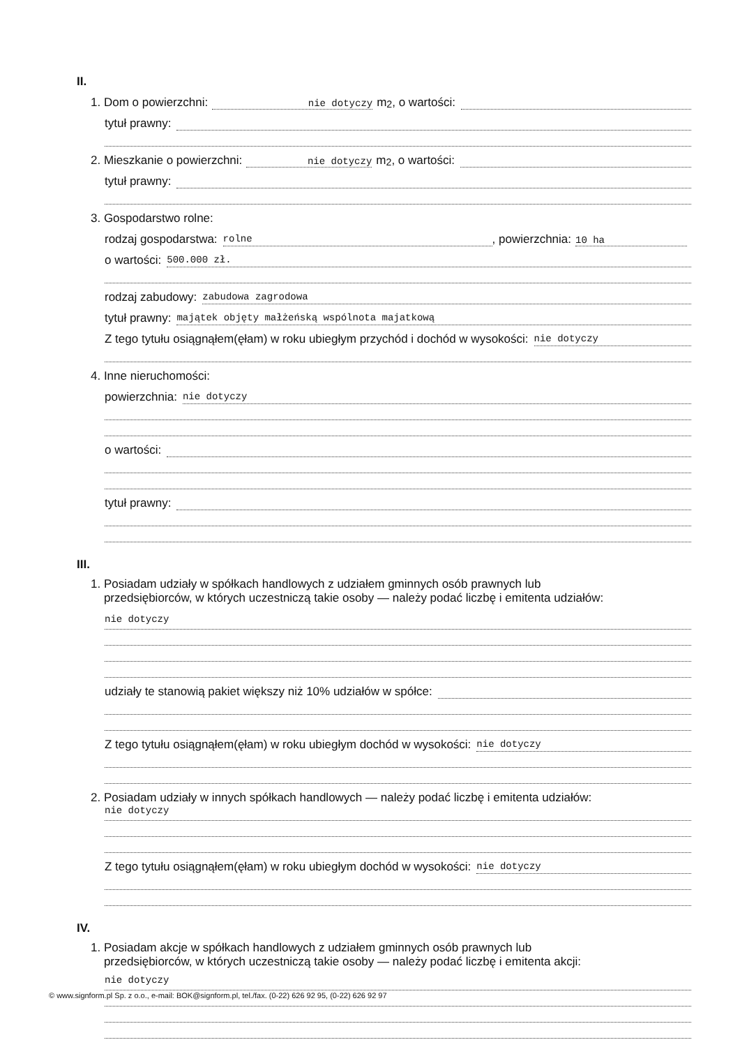II.
1. Dom o powierzchni: nie dotyczy m <sup>2</sup>, o wartości:
tytuł prawny:
2. Mieszkanie o powierzchni: nie dotyczy m <sup>2</sup>, o wartości:
tytuł prawny:
3. Gospodarstwo rolne:
rodzaj gospodarstwa: rolne, powierzchnia: 10 ha
o wartości: 500.000 zł.
rodzaj zabudowy: zabudowa zagrodowa
tytuł prawny: majątek objęty małżeńską wspólnota majatkową
Z tego tytułu osiągnąłem(ęłam) w roku ubiegłym przychód i dochód w wysokości: nie dotyczy
4. Inne nieruchomości:
powierzchnia: nie dotyczy
o wartości:
tytuł prawny:
III.
1. Posiadam udziały w spółkach handlowych z udziałem gminnych osób prawnych lub
przedsiębiorców, w których uczestniczą takie osoby — należy podać liczbę i emitenta udziałów:
nie dotyczy
udziały te stanowią pakiet większy niż 10% udziałów w spółce:
Z tego tytułu osiągnąłem(ęłam) w roku ubiegłym dochód w wysokości: nie dotyczy
2. Posiadam udziały w innych spółkach handlowych — należy podać liczbę i emitenta udziałów:
nie dotyczy
Z tego tytułu osiągnąłem(ęłam) w roku ubiegłym dochód w wysokości: nie dotyczy
IV.
1. Posiadam akcje w spółkach handlowych z udziałem gminnych osób prawnych lub
przedsiębiorców, w których uczestniczą takie osoby — należy podać liczbę i emitenta akcji:
nie dotyczy
© www.signform.pl Sp. z o.o., e-mail: BOK@signform.pl, tel./fax. (0-22) 626 92 95, (0-22) 626 92 97